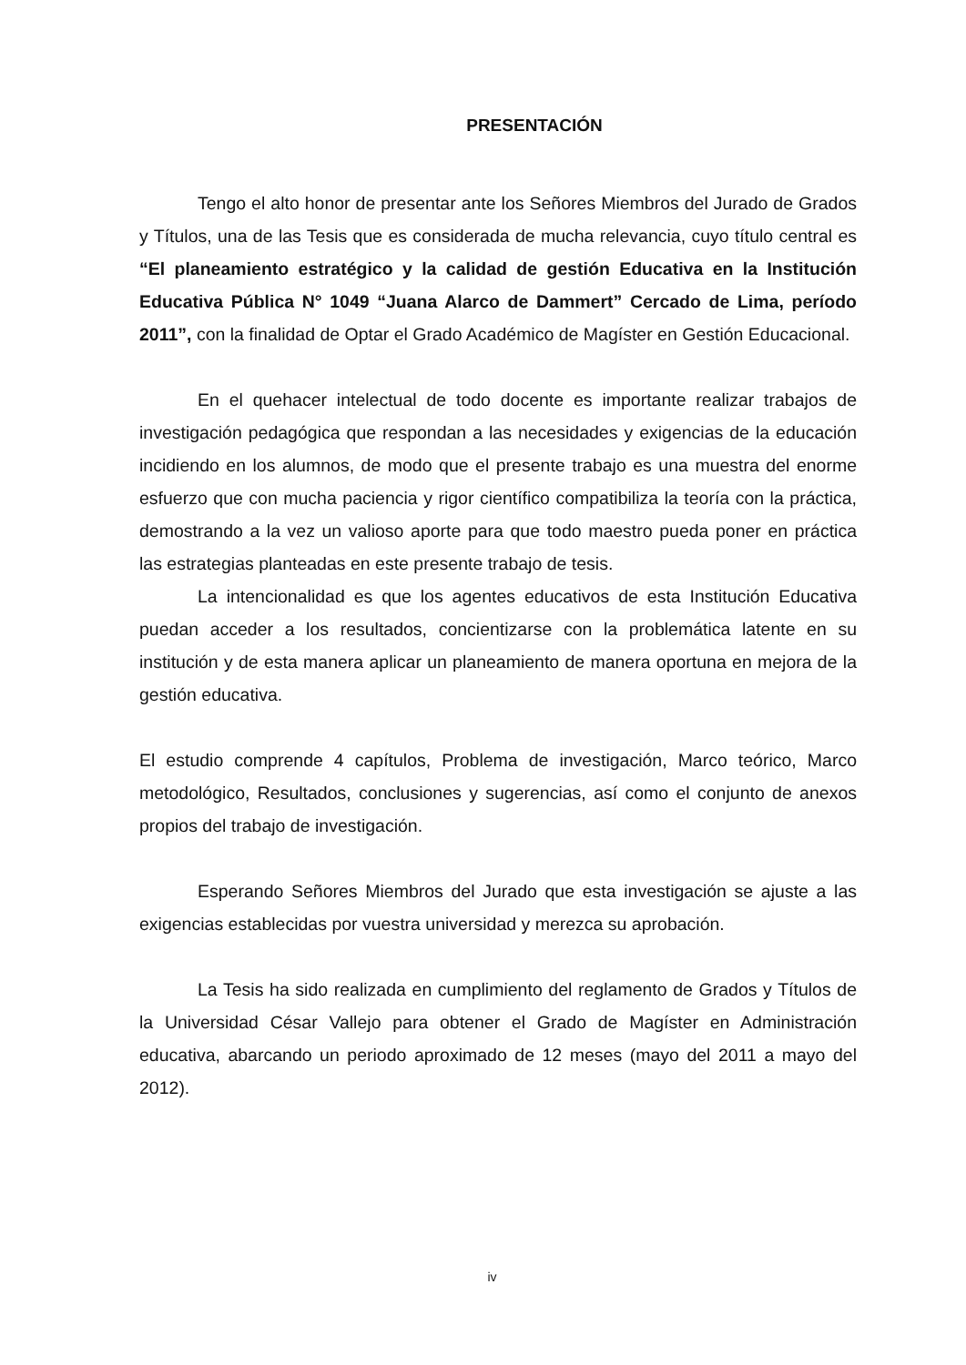PRESENTACIÓN
Tengo el alto honor de presentar ante los Señores Miembros del Jurado de Grados y Títulos, una de las Tesis que es considerada de mucha relevancia, cuyo título central es “El planeamiento estratégico y la calidad de gestión Educativa en la Institución Educativa Pública N° 1049 “Juana Alarco de Dammert” Cercado de Lima, período 2011”, con la finalidad de Optar el Grado Académico de Magíster en Gestión Educacional.
En el quehacer intelectual de todo docente es importante realizar trabajos de investigación pedagógica que respondan a las necesidades y exigencias de la educación incidiendo en los alumnos, de modo que el presente trabajo es una muestra del enorme esfuerzo que con mucha paciencia y rigor científico compatibiliza la teoría con la práctica, demostrando a la vez un valioso aporte para que todo maestro pueda poner en práctica las estrategias planteadas en este presente trabajo de tesis.
La intencionalidad es que los agentes educativos de esta Institución Educativa puedan acceder a los resultados, concientizarse con la problemática latente en su institución y de esta manera aplicar un planeamiento de manera oportuna en mejora de la gestión educativa.
El estudio comprende 4 capítulos, Problema de investigación, Marco teórico, Marco metodológico, Resultados, conclusiones y sugerencias, así como el conjunto de anexos propios del trabajo de investigación.
Esperando Señores Miembros del Jurado que esta investigación se ajuste a las exigencias establecidas por vuestra universidad y merezca su aprobación.
La Tesis ha sido realizada en cumplimiento del reglamento de Grados y Títulos de la Universidad César Vallejo para obtener el Grado de Magíster en Administración educativa, abarcando un periodo aproximado de 12 meses (mayo del 2011 a mayo del 2012).
iv